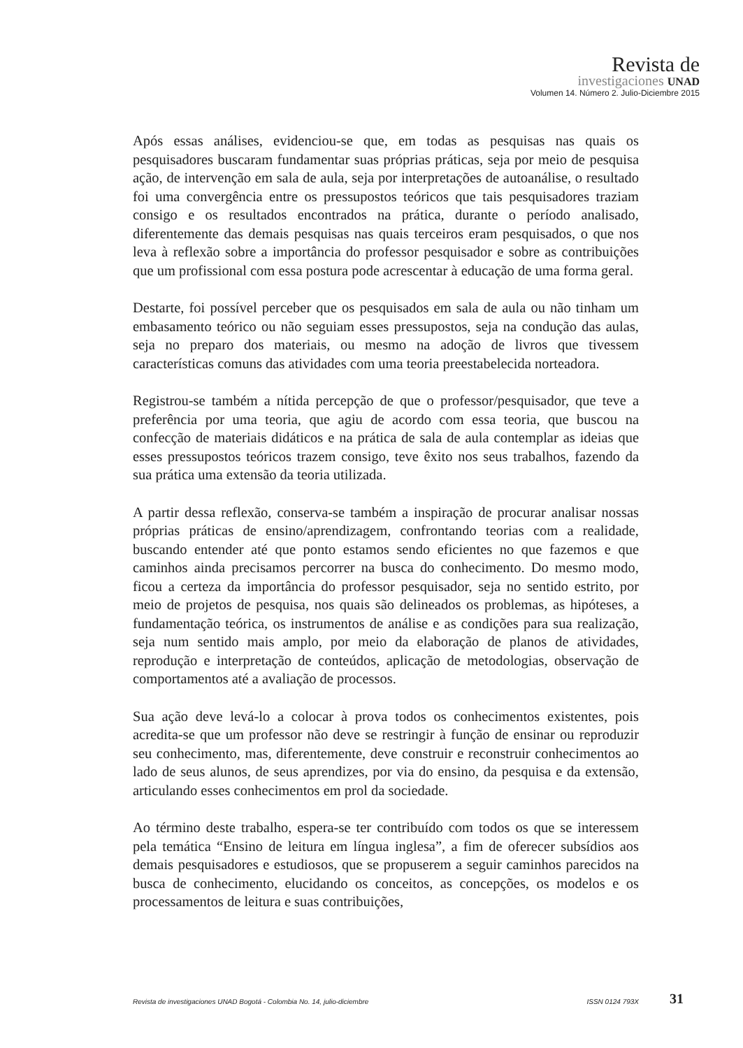Revista de
investigaciones UNAD
Volumen 14. Número 2. Julio-Diciembre 2015
Após essas análises, evidenciou-se que, em todas as pesquisas nas quais os pesquisadores buscaram fundamentar suas próprias práticas, seja por meio de pesquisa ação, de intervenção em sala de aula, seja por interpretações de autoanálise, o resultado foi uma convergência entre os pressupostos teóricos que tais pesquisadores traziam consigo e os resultados encontrados na prática, durante o período analisado, diferentemente das demais pesquisas nas quais terceiros eram pesquisados, o que nos leva à reflexão sobre a importância do professor pesquisador e sobre as contribuições que um profissional com essa postura pode acrescentar à educação de uma forma geral.
Destarte, foi possível perceber que os pesquisados em sala de aula ou não tinham um embasamento teórico ou não seguiam esses pressupostos, seja na condução das aulas, seja no preparo dos materiais, ou mesmo na adoção de livros que tivessem características comuns das atividades com uma teoria preestabelecida norteadora.
Registrou-se também a nítida percepção de que o professor/pesquisador, que teve a preferência por uma teoria, que agiu de acordo com essa teoria, que buscou na confecção de materiais didáticos e na prática de sala de aula contemplar as ideias que esses pressupostos teóricos trazem consigo, teve êxito nos seus trabalhos, fazendo da sua prática uma extensão da teoria utilizada.
A partir dessa reflexão, conserva-se também a inspiração de procurar analisar nossas próprias práticas de ensino/aprendizagem, confrontando teorias com a realidade, buscando entender até que ponto estamos sendo eficientes no que fazemos e que caminhos ainda precisamos percorrer na busca do conhecimento. Do mesmo modo, ficou a certeza da importância do professor pesquisador, seja no sentido estrito, por meio de projetos de pesquisa, nos quais são delineados os problemas, as hipóteses, a fundamentação teórica, os instrumentos de análise e as condições para sua realização, seja num sentido mais amplo, por meio da elaboração de planos de atividades, reprodução e interpretação de conteúdos, aplicação de metodologias, observação de comportamentos até a avaliação de processos.
Sua ação deve levá-lo a colocar à prova todos os conhecimentos existentes, pois acredita-se que um professor não deve se restringir à função de ensinar ou reproduzir seu conhecimento, mas, diferentemente, deve construir e reconstruir conhecimentos ao lado de seus alunos, de seus aprendizes, por via do ensino, da pesquisa e da extensão, articulando esses conhecimentos em prol da sociedade.
Ao término deste trabalho, espera-se ter contribuído com todos os que se interessem pela temática “Ensino de leitura em língua inglesa”, a fim de oferecer subsídios aos demais pesquisadores e estudiosos, que se propuserem a seguir caminhos parecidos na busca de conhecimento, elucidando os conceitos, as concepções, os modelos e os processamentos de leitura e suas contribuições,
Revista de investigaciones UNAD Bogotá - Colombia No. 14, julio-diciembre ISSN 0124 793X 31